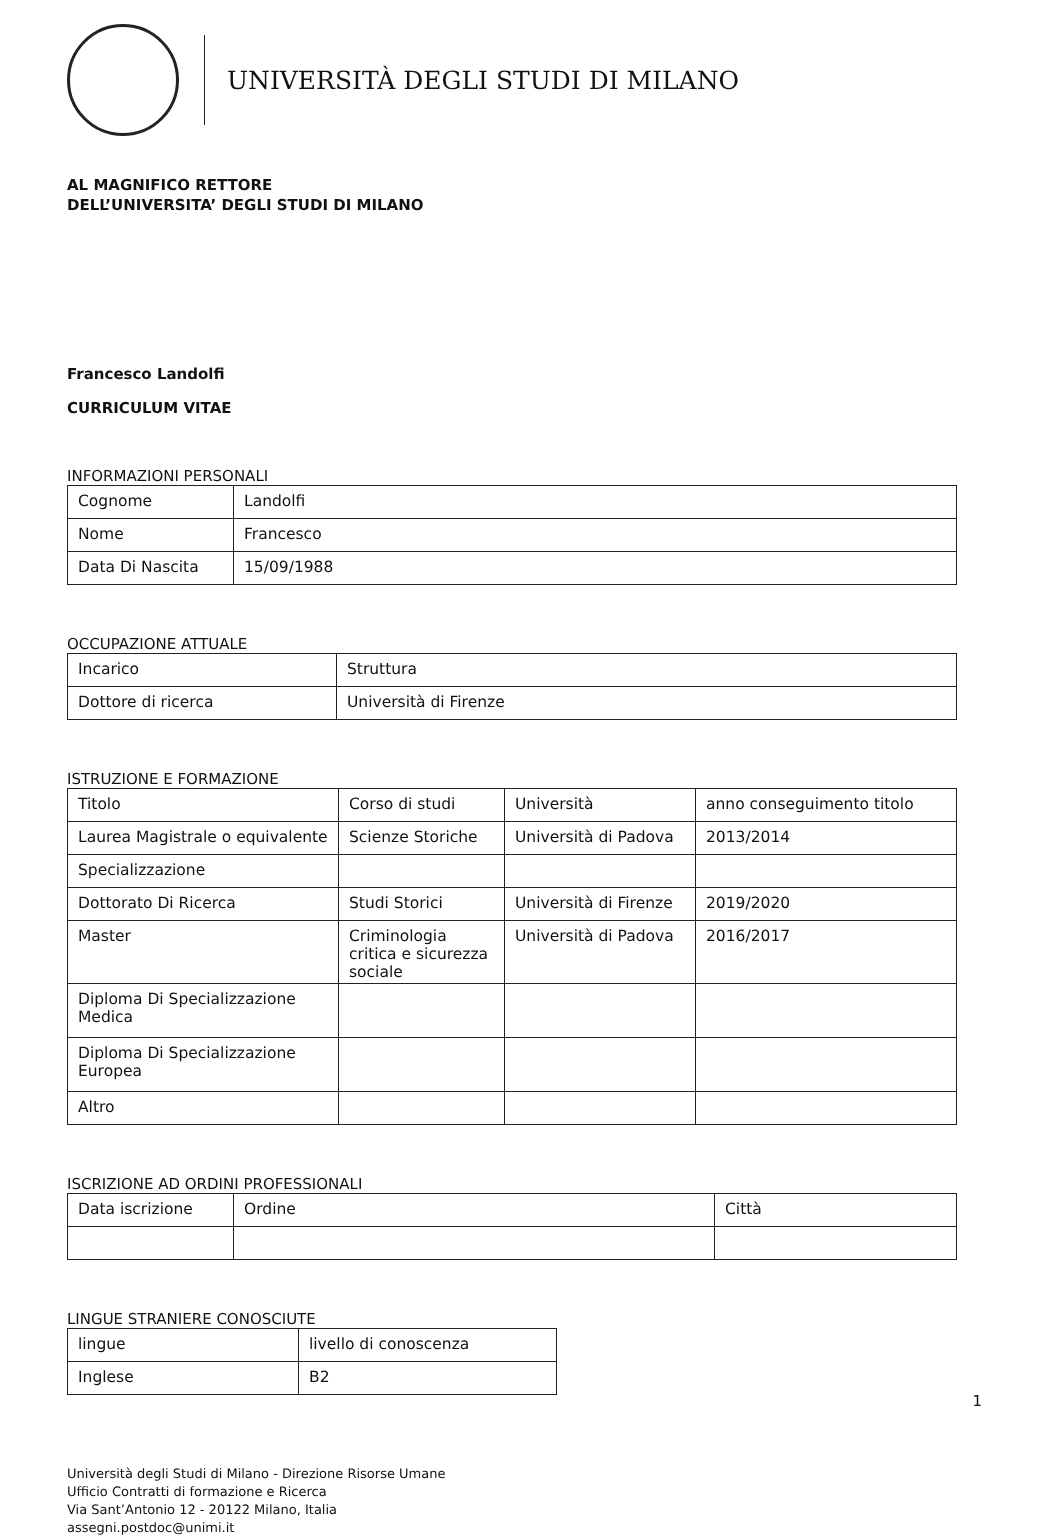UNIVERSITÀ DEGLI STUDI DI MILANO
AL MAGNIFICO RETTORE
DELL’UNIVERSITA’ DEGLI STUDI DI MILANO
Francesco Landolfi
CURRICULUM VITAE
INFORMAZIONI PERSONALI
| Cognome | Landolfi |
| Nome | Francesco |
| Data Di Nascita | 15/09/1988 |
OCCUPAZIONE ATTUALE
| Incarico | Struttura |
| Dottore di ricerca | Università di Firenze |
ISTRUZIONE E FORMAZIONE
| Titolo | Corso di studi | Università | anno conseguimento titolo |
| Laurea Magistrale o equivalente | Scienze Storiche | Università di Padova | 2013/2014 |
| Specializzazione | | | |
| Dottorato Di Ricerca | Studi Storici | Università di Firenze | 2019/2020 |
| Master | Criminologia critica e sicurezza sociale | Università di Padova | 2016/2017 |
| Diploma Di Specializzazione Medica | | | |
| Diploma Di Specializzazione Europea | | | |
| Altro | | | |
ISCRIZIONE AD ORDINI PROFESSIONALI
| Data iscrizione | Ordine | Città |
LINGUE STRANIERE CONOSCIUTE
| lingue | livello di conoscenza |
| Inglese | B2 |
1
Università degli Studi di Milano - Direzione Risorse Umane
Ufficio Contratti di formazione e Ricerca
Via Sant’Antonio 12 - 20122 Milano, Italia
assegni.postdoc@unimi.it